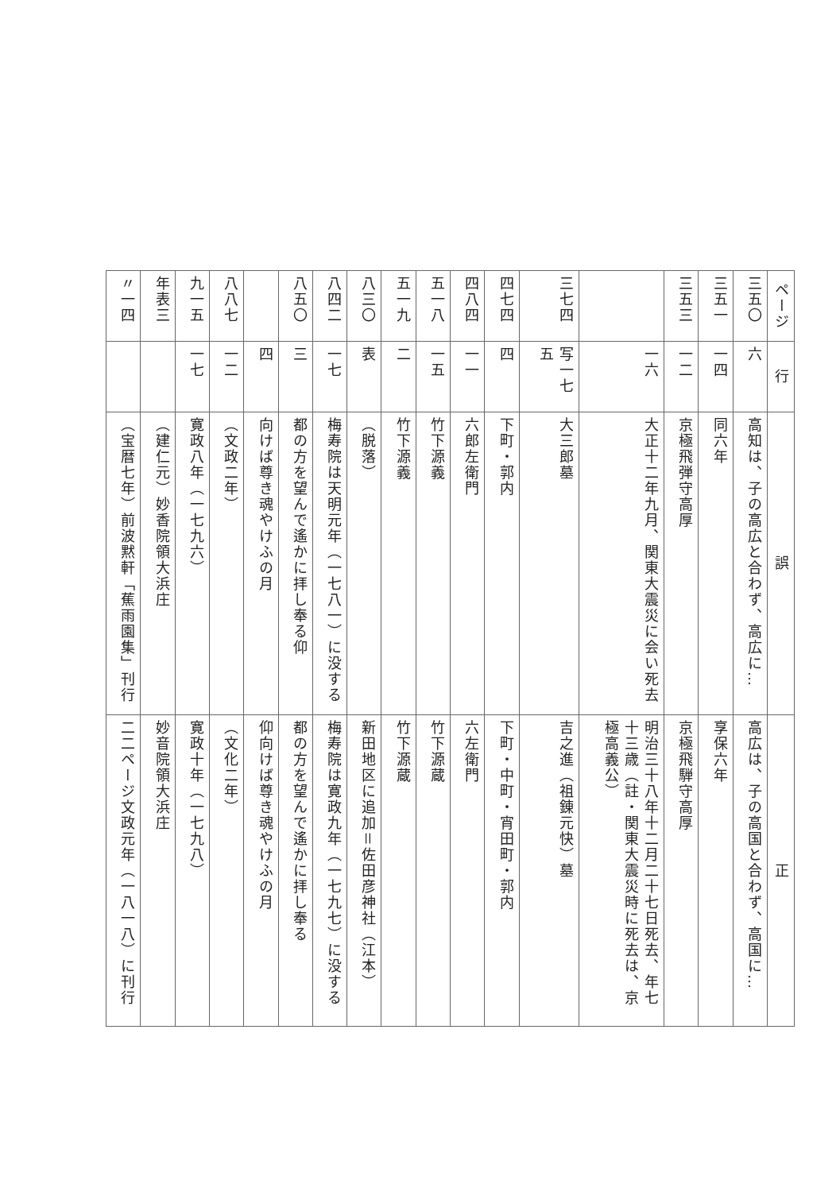| ページ | 行 | 誤 | 正 |
| --- | --- | --- | --- |
| 三五〇 | 六 | 高知は、子の高広と合わず、高広に… | 高広は、子の高国と合わず、高国に… |
| 三五一 | 一四 | 同六年 | 享保六年 |
| 三五三 | 一二 | 京極飛弾守高厚 | 京極飛騨守高厚 |
| | 一六 | 大正十二年九月、関東大震災に会い死去 | 明治三十八年十二月二十七日死去、年七十三歳（註・関東大震災時に死去は、京極高義公） |
| 三七四 | 写一七五 | 大三郎墓 | 吉之進（祖錬元快）墓 |
| 四七四 | 四 | 下町・郭内 | 下町・中町・宵田町・郭内 |
| 四八四 | 一一 | 六郎左衛門 | 六左衛門 |
| 五一八 | 一五 | 竹下源義 | 竹下源蔵 |
| 五一九 | 二 | 竹下源義 | 竹下源蔵 |
| 八三〇 | 表 | （脱落） | 新田地区に追加＝佐田彦神社（江本） |
| 八四二 | 一七 | 梅寿院は天明元年（一七八一）に没する | 梅寿院は寛政九年（一七九七）に没する |
| 八五〇 | 三 | 都の方を望んで遙かに拝し奉る仰 | 都の方を望んで遙かに拝し奉る |
| | 四 | 向けば尊き魂やけふの月 | 仰向けば尊き魂やけふの月 |
| 八八七 | 一二 | （文政二年） | （文化二年） |
| 九一五 | 一七 | 寛政八年（一七九六） | 寛政十年（一七九八） |
| 年表三 | | （建仁元）妙香院領大浜庄 | 妙音院領大浜庄 |
| 〃一四 | | （宝暦七年）前波黙軒「蕉雨園集」刊行 | 二二ページ文政元年（一八一八）に刊行 |